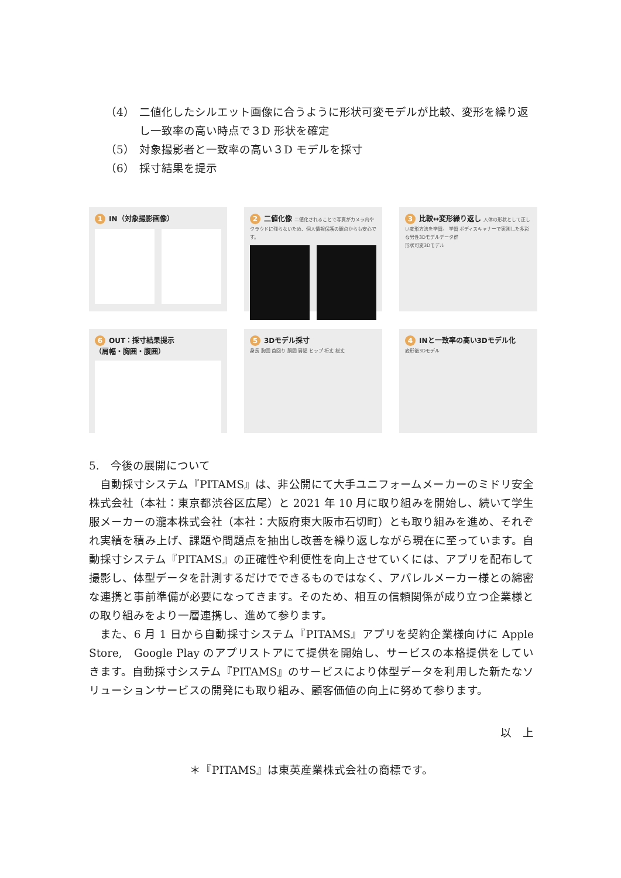（4） 二値化したシルエット画像に合うように形状可変モデルが比較、変形を繰り返し一致率の高い時点で３D 形状を確定
（5） 対象撮影者と一致率の高い３D モデルを採寸
（6） 採寸結果を提示
1 IN（対象撮影画像）
2 二値化像 二値化されることで写真がカメラ内やクラウドに残らないため、個人情報保護の観点からも安心です。
3 比較↔変形繰り返し 人体の形状として正しい変形方法を学習。 学習 ボディスキャナーで実測した多彩な男性3Dモデルデータ群
形状可変3Dモデル
6 OUT：採寸結果提示
（肩幅・胸囲・腹囲）
5 3Dモデル採寸
身長 胸囲 首回り 胴囲 肩幅 ヒップ 裄丈 総丈
4 INと一致率の高い3Dモデル化
変形後3Dモデル
5.　今後の展開について
自動採寸システム『PITAMS』は、非公開にて大手ユニフォームメーカーのミドリ安全株式会社（本社：東京都渋谷区広尾）と 2021 年 10 月に取り組みを開始し、続いて学生服メーカーの瀧本株式会社（本社：大阪府東大阪市石切町）とも取り組みを進め、それぞれ実績を積み上げ、課題や問題点を抽出し改善を繰り返しながら現在に至っています。自動採寸システム『PITAMS』の正確性や利便性を向上させていくには、アプリを配布して撮影し、体型データを計測するだけでできるものではなく、アパレルメーカー様との綿密な連携と事前準備が必要になってきます。そのため、相互の信頼関係が成り立つ企業様との取り組みをより一層連携し、進めて参ります。
また、6 月 1 日から自動採寸システム『PITAMS』アプリを契約企業様向けに Apple Store,　Google Play のアプリストアにて提供を開始し、サービスの本格提供をしていきます。自動採寸システム『PITAMS』のサービスにより体型データを利用した新たなソリューションサービスの開発にも取り組み、顧客価値の向上に努めて参ります。
以　上
＊『PITAMS』は東英産業株式会社の商標です。